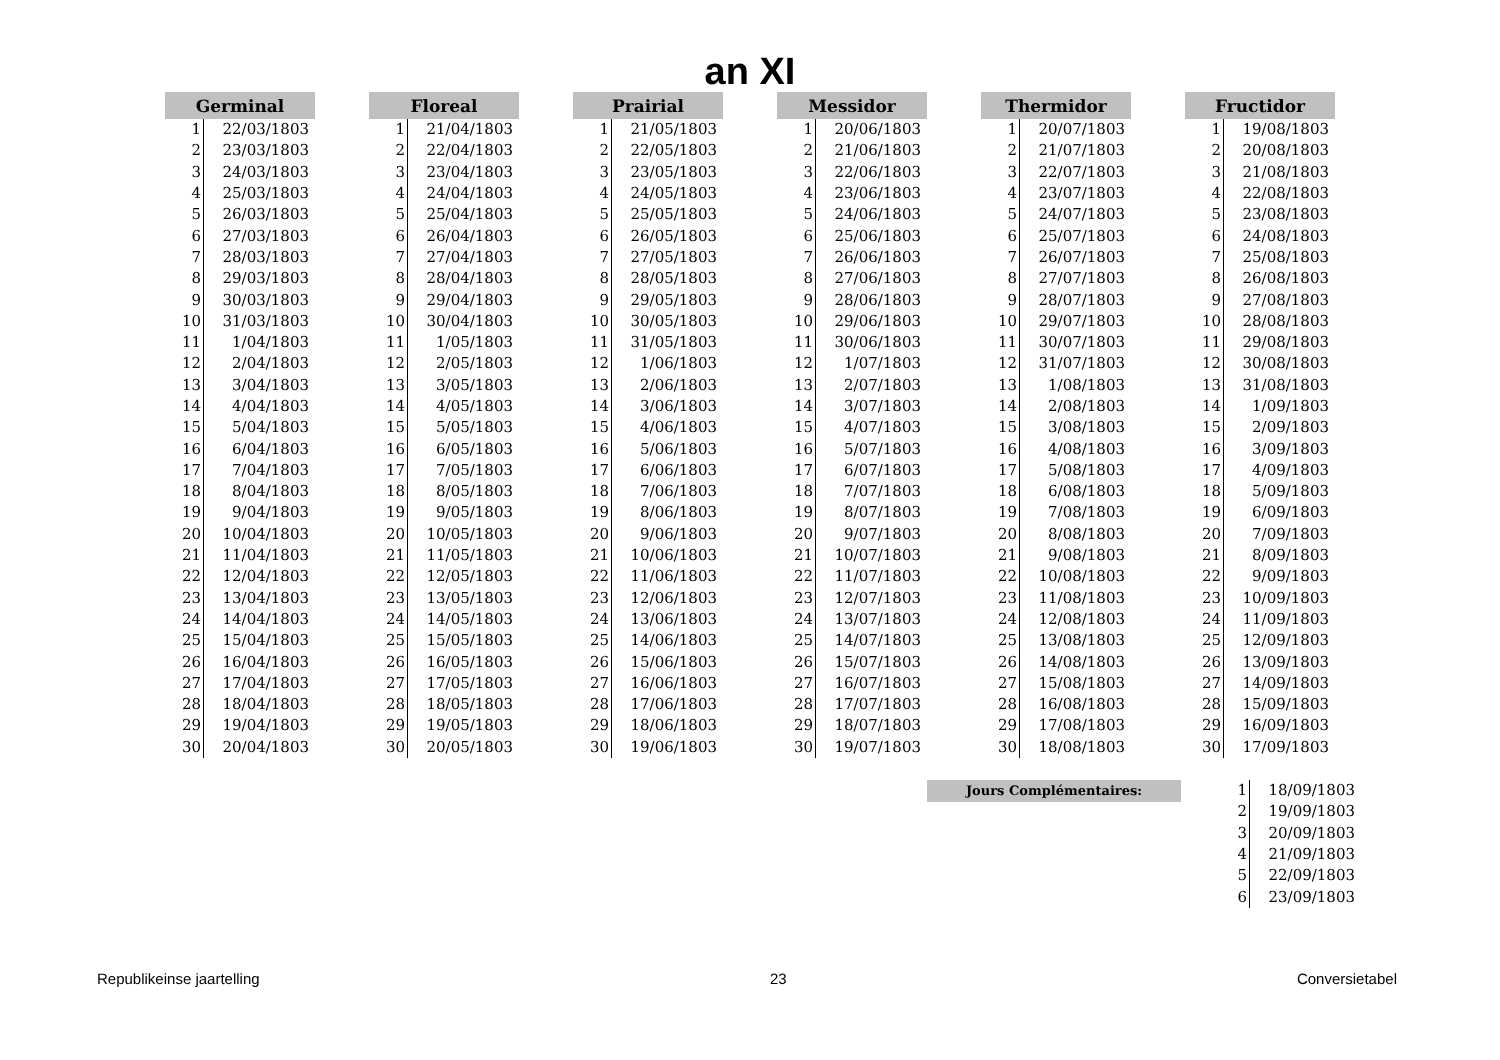an XI
| Germinal | |
| --- | --- |
| 1 | 22/03/1803 |
| 2 | 23/03/1803 |
| 3 | 24/03/1803 |
| 4 | 25/03/1803 |
| 5 | 26/03/1803 |
| 6 | 27/03/1803 |
| 7 | 28/03/1803 |
| 8 | 29/03/1803 |
| 9 | 30/03/1803 |
| 10 | 31/03/1803 |
| 11 | 1/04/1803 |
| 12 | 2/04/1803 |
| 13 | 3/04/1803 |
| 14 | 4/04/1803 |
| 15 | 5/04/1803 |
| 16 | 6/04/1803 |
| 17 | 7/04/1803 |
| 18 | 8/04/1803 |
| 19 | 9/04/1803 |
| 20 | 10/04/1803 |
| 21 | 11/04/1803 |
| 22 | 12/04/1803 |
| 23 | 13/04/1803 |
| 24 | 14/04/1803 |
| 25 | 15/04/1803 |
| 26 | 16/04/1803 |
| 27 | 17/04/1803 |
| 28 | 18/04/1803 |
| 29 | 19/04/1803 |
| 30 | 20/04/1803 |
| Floreal | |
| --- | --- |
| 1 | 21/04/1803 |
| 2 | 22/04/1803 |
| 3 | 23/04/1803 |
| 4 | 24/04/1803 |
| 5 | 25/04/1803 |
| 6 | 26/04/1803 |
| 7 | 27/04/1803 |
| 8 | 28/04/1803 |
| 9 | 29/04/1803 |
| 10 | 30/04/1803 |
| 11 | 1/05/1803 |
| 12 | 2/05/1803 |
| 13 | 3/05/1803 |
| 14 | 4/05/1803 |
| 15 | 5/05/1803 |
| 16 | 6/05/1803 |
| 17 | 7/05/1803 |
| 18 | 8/05/1803 |
| 19 | 9/05/1803 |
| 20 | 10/05/1803 |
| 21 | 11/05/1803 |
| 22 | 12/05/1803 |
| 23 | 13/05/1803 |
| 24 | 14/05/1803 |
| 25 | 15/05/1803 |
| 26 | 16/05/1803 |
| 27 | 17/05/1803 |
| 28 | 18/05/1803 |
| 29 | 19/05/1803 |
| 30 | 20/05/1803 |
| Prairial | |
| --- | --- |
| 1 | 21/05/1803 |
| 2 | 22/05/1803 |
| 3 | 23/05/1803 |
| 4 | 24/05/1803 |
| 5 | 25/05/1803 |
| 6 | 26/05/1803 |
| 7 | 27/05/1803 |
| 8 | 28/05/1803 |
| 9 | 29/05/1803 |
| 10 | 30/05/1803 |
| 11 | 31/05/1803 |
| 12 | 1/06/1803 |
| 13 | 2/06/1803 |
| 14 | 3/06/1803 |
| 15 | 4/06/1803 |
| 16 | 5/06/1803 |
| 17 | 6/06/1803 |
| 18 | 7/06/1803 |
| 19 | 8/06/1803 |
| 20 | 9/06/1803 |
| 21 | 10/06/1803 |
| 22 | 11/06/1803 |
| 23 | 12/06/1803 |
| 24 | 13/06/1803 |
| 25 | 14/06/1803 |
| 26 | 15/06/1803 |
| 27 | 16/06/1803 |
| 28 | 17/06/1803 |
| 29 | 18/06/1803 |
| 30 | 19/06/1803 |
| Messidor | |
| --- | --- |
| 1 | 20/06/1803 |
| 2 | 21/06/1803 |
| 3 | 22/06/1803 |
| 4 | 23/06/1803 |
| 5 | 24/06/1803 |
| 6 | 25/06/1803 |
| 7 | 26/06/1803 |
| 8 | 27/06/1803 |
| 9 | 28/06/1803 |
| 10 | 29/06/1803 |
| 11 | 30/06/1803 |
| 12 | 1/07/1803 |
| 13 | 2/07/1803 |
| 14 | 3/07/1803 |
| 15 | 4/07/1803 |
| 16 | 5/07/1803 |
| 17 | 6/07/1803 |
| 18 | 7/07/1803 |
| 19 | 8/07/1803 |
| 20 | 9/07/1803 |
| 21 | 10/07/1803 |
| 22 | 11/07/1803 |
| 23 | 12/07/1803 |
| 24 | 13/07/1803 |
| 25 | 14/07/1803 |
| 26 | 15/07/1803 |
| 27 | 16/07/1803 |
| 28 | 17/07/1803 |
| 29 | 18/07/1803 |
| 30 | 19/07/1803 |
| Thermidor | |
| --- | --- |
| 1 | 20/07/1803 |
| 2 | 21/07/1803 |
| 3 | 22/07/1803 |
| 4 | 23/07/1803 |
| 5 | 24/07/1803 |
| 6 | 25/07/1803 |
| 7 | 26/07/1803 |
| 8 | 27/07/1803 |
| 9 | 28/07/1803 |
| 10 | 29/07/1803 |
| 11 | 30/07/1803 |
| 12 | 31/07/1803 |
| 13 | 1/08/1803 |
| 14 | 2/08/1803 |
| 15 | 3/08/1803 |
| 16 | 4/08/1803 |
| 17 | 5/08/1803 |
| 18 | 6/08/1803 |
| 19 | 7/08/1803 |
| 20 | 8/08/1803 |
| 21 | 9/08/1803 |
| 22 | 10/08/1803 |
| 23 | 11/08/1803 |
| 24 | 12/08/1803 |
| 25 | 13/08/1803 |
| 26 | 14/08/1803 |
| 27 | 15/08/1803 |
| 28 | 16/08/1803 |
| 29 | 17/08/1803 |
| 30 | 18/08/1803 |
| Fructidor | |
| --- | --- |
| 1 | 19/08/1803 |
| 2 | 20/08/1803 |
| 3 | 21/08/1803 |
| 4 | 22/08/1803 |
| 5 | 23/08/1803 |
| 6 | 24/08/1803 |
| 7 | 25/08/1803 |
| 8 | 26/08/1803 |
| 9 | 27/08/1803 |
| 10 | 28/08/1803 |
| 11 | 29/08/1803 |
| 12 | 30/08/1803 |
| 13 | 31/08/1803 |
| 14 | 1/09/1803 |
| 15 | 2/09/1803 |
| 16 | 3/09/1803 |
| 17 | 4/09/1803 |
| 18 | 5/09/1803 |
| 19 | 6/09/1803 |
| 20 | 7/09/1803 |
| 21 | 8/09/1803 |
| 22 | 9/09/1803 |
| 23 | 10/09/1803 |
| 24 | 11/09/1803 |
| 25 | 12/09/1803 |
| 26 | 13/09/1803 |
| 27 | 14/09/1803 |
| 28 | 15/09/1803 |
| 29 | 16/09/1803 |
| 30 | 17/09/1803 |
Jours Complémentaires:
| 1 | 18/09/1803 |
| 2 | 19/09/1803 |
| 3 | 20/09/1803 |
| 4 | 21/09/1803 |
| 5 | 22/09/1803 |
| 6 | 23/09/1803 |
Republikeinse jaartelling 23 Conversietabel